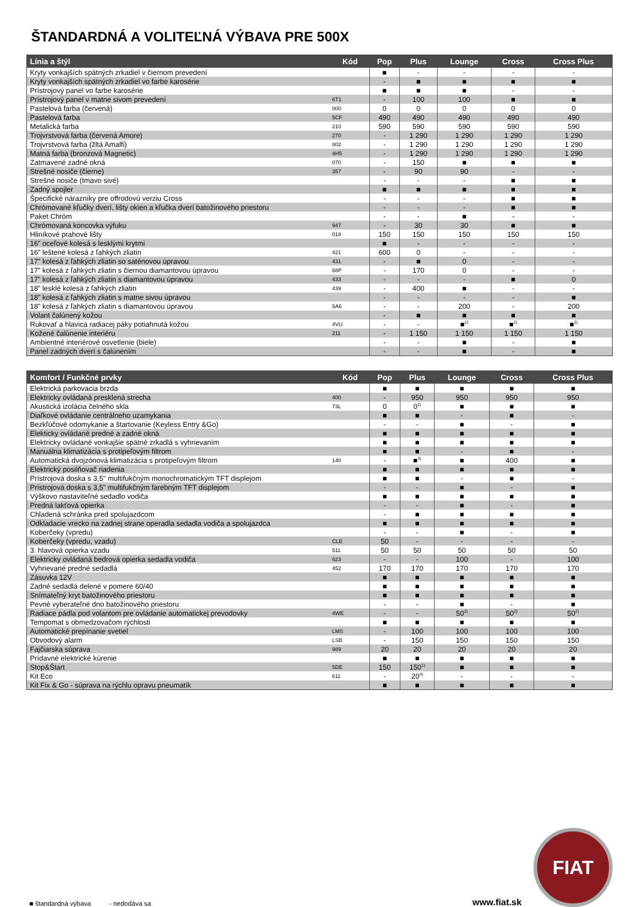ŠTANDARDNÁ A VOLITEĽNÁ VÝBAVA PRE 500X
| Línia a štýl | Kód | Pop | Plus | Lounge | Cross | Cross Plus |
| --- | --- | --- | --- | --- | --- | --- |
| Kryty vonkajších spätných zrkadiel v čiernom prevedení | | ■ | - | - | - | - |
| Kryty vonkajších spätných zrkadiel vo farbe karosérie | | - | ■ | ■ | ■ | ■ |
| Prístrojový panel vo farbe karosérie | | ■ | ■ | ■ | - | - |
| Prístrojový panel v matne sivom prevedení | 6T1 | - | 100 | 100 | ■ | ■ |
| Pastelová farba (červená) | 000 | 0 | 0 | 0 | 0 | 0 |
| Pastelová farba | 5CF | 490 | 490 | 490 | 490 | 490 |
| Metalická farba | 210 | 590 | 590 | 590 | 590 | 590 |
| Trojvrstvová farba (červená Amore) | 270 | - | 1 290 | 1 290 | 1 290 | 1 290 |
| Trojvrstvová farba (žltá Amalfi) | 802 | - | 1 290 | 1 290 | 1 290 | 1 290 |
| Matná farba (bronzová Magnetic) | 4H5 | - | 1 290 | 1 290 | 1 290 | 1 290 |
| Zatmavené zadné okná | 070 | - | 150 | ■ | ■ | ■ |
| Strešné nosiče (čierne) | 357 | - | 90 | 90 | - | - |
| Strešné nosiče (tmavo sivé) | | - | - | - | ■ | ■ |
| Zadný spojler | | ■ | ■ | ■ | ■ | ■ |
| Špecifické nárazníky pre offrodovú verziu Cross | | - | - | - | ■ | ■ |
| Chrómované kľučky dverí, lišty okien a kľučka dverí batožinového priestoru | | - | - | - | ■ | ■ |
| Paket Chróm | | - | - | ■ | - | - |
| Chrómovaná koncovka výfuku | 947 | - | 30 | 30 | ■ | ■ |
| Hliníkové prahové lišty | 018 | 150 | 150 | 150 | 150 | 150 |
| 16” oceľové kolesá s lesklými krytmi | | ■ | - | - | - | - |
| 16” leštené kolesá z ľahkých zliatin | 421 | 600 | 0 | - | - | - |
| 17” kolesá z ľahkých zliatin so saténovou úpravou | 431 | - | ■ | 0 | - | - |
| 17” kolesá z ľahkých zliatin s čiernou diamantovou úpravou | 68P | - | 170 | 0 | - | - |
| 17” kolesá z ľahkých zliatin s diamantovou úpravou | 433 | - | - | - | ■ | 0 |
| 18” lesklé kolesá z ľahkých zliatin | 439 | - | 400 | ■ | - | - |
| 18” kolesá z ľahkých zliatin s matne sivou úpravou | | - | - | - | - | ■ |
| 18” kolesá z ľahkých zliatin s diamantovou úpravou | 5A6 | - | - | 200 | - | 200 |
| Volant čalúnený kožou | | - | ■ | ■ | ■ | ■ |
| Rukovať a hlavica radiacej páky potiahnutá kožou | 4VU | - | - | ■<sup>2)</sup> | ■<sup>2)</sup> | ■<sup>2)</sup> |
| Kožené čalúnenie interiéru | 211 | - | 1 150 | 1 150 | 1 150 | 1 150 |
| Ambientné interiérové osvetlenie (biele) | | - | - | ■ | - | ■ |
| Panel zadných dverí s čalúnením | | - | - | ■ | - | ■ |
| Komfort / Funkčné prvky | Kód | Pop | Plus | Lounge | Cross | Cross Plus |
| --- | --- | --- | --- | --- | --- | --- |
| Elektrická parkovacia brzda | | ■ | ■ | ■ | ■ | ■ |
| Elektricky ovládaná presklená strecha | 400 | - | 950 | 950 | 950 | 950 |
| Akustická izolácia čelného skla | 73L | 0 | 0<sup>1)</sup> | ■ | ■ | ■ |
| Diaľkové ovládanie centrálneho uzamykania | | ■ | ■ | - | ■ | - |
| Bezkľúčové odomykanie a štartovanie (Keyless Entry &Go) | | - | - | ■ | - | ■ |
| Elekticky ovládané predné a zadné okná | | ■ | ■ | ■ | ■ | ■ |
| Elektricky ovládané vonkajšie spätné zrkadlá s vyhrievaním | | ■ | ■ | ■ | ■ | ■ |
| Manuálna klimatizácia s protipeľovým filtrom | | ■ | ■ | - | ■ | - |
| Automatická dvojzónová klimatizácia s protipeľovým filtrom | 140 | - | ■<sup>3)</sup> | ■ | 400 | ■ |
| Elektrický posilňovač riadenia | | ■ | ■ | ■ | ■ | ■ |
| Prístrojová doska s 3,5" multifukčným monochromatickým TFT displejom | | ■ | ■ | - | ■ | - |
| Prístrojová doska s 3,5" multifukčným farebným TFT displejom | | - | - | ■ | - | ■ |
| Výškovo nastaviteľné sedadlo vodiča | | ■ | ■ | ■ | ■ | ■ |
| Predná lakťová opierka | | - | - | ■ | - | ■ |
| Chladená schránka pred spolujazdcom | | - | ■ | ■ | ■ | ■ |
| Odkladacie vrecko na zadnej strane operadla sedadla vodiča a spolujazdca | | ■ | ■ | ■ | ■ | ■ |
| Koberčeky (vpredu) | | - | - | ■ | - | ■ |
| Koberčeky (vpredu, vzadu) | CLE | 50 | - | - | - | - |
| 3. hlavová opierka vzadu | 511 | 50 | 50 | 50 | 50 | 50 |
| Elektricky ovládaná bedrová opierka sedadla vodiča | 623 | - | - | 100 | - | 100 |
| Vyhrievané predné sedadlá | 452 | 170 | 170 | 170 | 170 | 170 |
| Zásuvka 12V | | ■ | ■ | ■ | ■ | ■ |
| Zadné sedadlá delené v pomere 60/40 | | ■ | ■ | ■ | ■ | ■ |
| Snímateľný kryt batožinového priestoru | | ■ | ■ | ■ | ■ | ■ |
| Pevné vyberateľné dno batožinového priestoru | | - | - | ■ | - | ■ |
| Radiace pádla pod volantom pre ovládanie automatickej prevodovky | 4WE | - | - | 50<sup>2)</sup> | 50<sup>2)</sup> | 50<sup>2)</sup> |
| Tempomat s obmedzovačom rýchlosti | | ■ | ■ | ■ | ■ | ■ |
| Automatické prepínanie svetiel | LMS | - | 100 | 100 | 100 | 100 |
| Obvodový alarm | LSB | - | 150 | 150 | 150 | 150 |
| Fajčiarska súprava | 989 | 20 | 20 | 20 | 20 | 20 |
| Prídavné elektrické kúrenie | | ■ | ■ | ■ | ■ | ■ |
| Stop&Štart | 5DE | 150 | 150<sup>1)</sup> | ■ | ■ | ■ |
| Kit Eco | 611 | - | 20<sup>4)</sup> | - | - | - |
| Kit Fix & Go - súprava na rýchlu opravu pneumatík | | ■ | ■ | ■ | ■ | ■ |
■ štandardná výbava - nedodáva sa
www.fiat.sk
FIAT